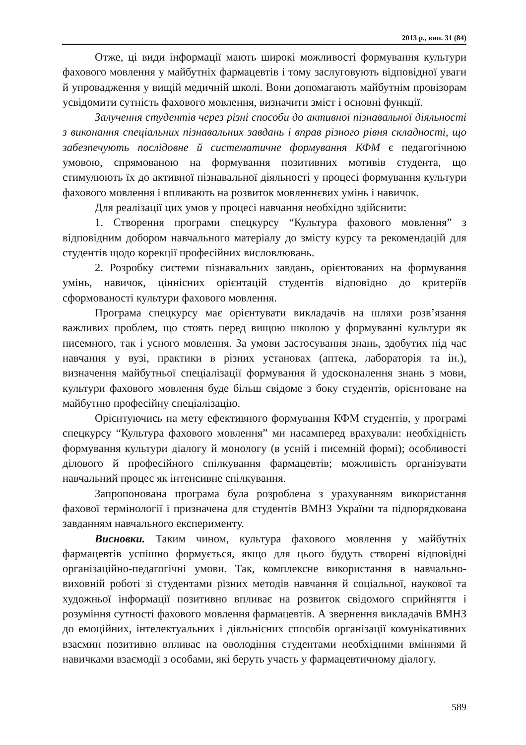2013 р., вип. 31 (84)
Отже, ці види інформації мають широкі можливості формування культури фахового мовлення у майбутніх фармацевтів і тому заслуговують відповідної уваги й упровадження у вищій медичній школі. Вони допомагають майбутнім провізорам усвідомити сутність фахового мовлення, визначити зміст і основні функції.
Залучення студентів через різні способи до активної пізнавальної діяльності з виконання спеціальних пізнавальних завдань і вправ різного рівня складності, що забезпечують послідовне й систематичне формування КФМ є педагогічною умовою, спрямованою на формування позитивних мотивів студента, що стимулюють їх до активної пізнавальної діяльності у процесі формування культури фахового мовлення і впливають на розвиток мовленнєвих умінь і навичок.
Для реалізації цих умов у процесі навчання необхідно здійснити:
1. Створення програми спецкурсу “Культура фахового мовлення” з відповідним добором навчального матеріалу до змісту курсу та рекомендацій для студентів щодо корекції професійних висловлювань.
2. Розробку системи пізнавальних завдань, орієнтованих на формування умінь, навичок, ціннісних орієнтацій студентів відповідно до критеріїв сформованості культури фахового мовлення.
Програма спецкурсу має орієнтувати викладачів на шляхи розв’язання важливих проблем, що стоять перед вищою школою у формуванні культури як писемного, так і усного мовлення. За умови застосування знань, здобутих під час навчання у вузі, практики в різних установах (аптека, лабораторія та ін.), визначення майбутньої спеціалізації формування й удосконалення знань з мови, культури фахового мовлення буде більш свідоме з боку студентів, орієнтоване на майбутню професійну спеціалізацію.
Орієнтуючись на мету ефективного формування КФМ студентів, у програмі спецкурсу “Культура фахового мовлення” ми насамперед врахували: необхідність формування культури діалогу й монологу (в усній і писемній формі); особливості ділового й професійного спілкування фармацевтів; можливість організувати навчальний процес як інтенсивне спілкування.
Запропонована програма була розроблена з урахуванням використання фахової термінології і призначена для студентів ВМНЗ України та підпорядкована завданням навчального експерименту.
Висновки. Таким чином, культура фахового мовлення у майбутніх фармацевтів успішно формується, якщо для цього будуть створені відповідні організаційно-педагогічні умови. Так, комплексне використання в навчально-виховній роботі зі студентами різних методів навчання й соціальної, наукової та художньої інформації позитивно впливає на розвиток свідомого сприйняття і розуміння сутності фахового мовлення фармацевтів. А звернення викладачів ВМНЗ до емоційних, інтелектуальних і діяльнісних способів організації комунікативних взаємин позитивно впливає на оволодіння студентами необхідними вміннями й навичками взаємодії з особами, які беруть участь у фармацевтичному діалогу.
589